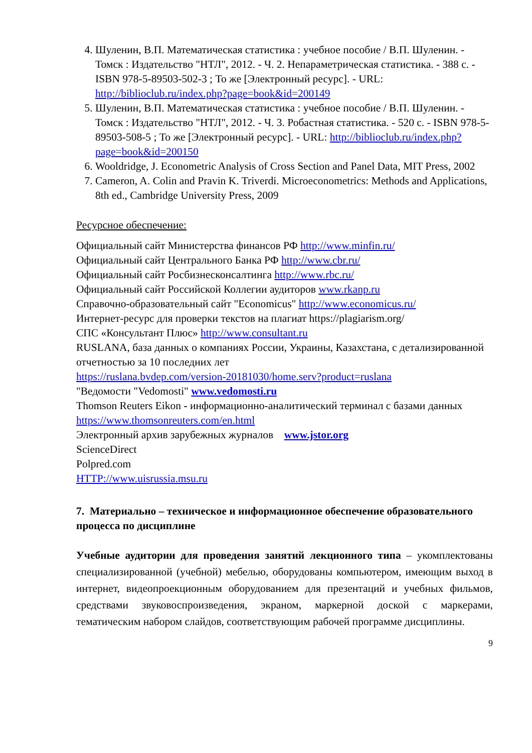4. Шуленин, В.П. Математическая статистика : учебное пособие / В.П. Шуленин. - Томск : Издательство "НТЛ", 2012. - Ч. 2. Непараметрическая статистика. - 388 с. - ISBN 978-5-89503-502-3 ; То же [Электронный ресурс]. - URL: http://biblioclub.ru/index.php?page=book&id=200149
5. Шуленин, В.П. Математическая статистика : учебное пособие / В.П. Шуленин. - Томск : Издательство "НТЛ", 2012. - Ч. 3. Робастная статистика. - 520 с. - ISBN 978-5-89503-508-5 ; То же [Электронный ресурс]. - URL: http://biblioclub.ru/index.php?page=book&id=200150
6. Wooldridge, J. Econometric Analysis of Cross Section and Panel Data, MIT Press, 2002
7. Cameron, A. Colin and Pravin K. Triverdi. Microeconometrics: Methods and Applications, 8th ed., Cambridge University Press, 2009
Ресурсное обеспечение:
Официальный сайт Министерства финансов РФ http://www.minfin.ru/
Официальный сайт Центрального Банка РФ http://www.cbr.ru/
Официальный сайт Росбизнесконсалтинга http://www.rbc.ru/
Официальный сайт Российской Коллегии аудиторов www.rkanp.ru
Справочно-образовательный сайт "Economicus" http://www.economicus.ru/
Интернет-ресурс для проверки текстов на плагиат https://plagiarism.org/
СПС «Консультант Плюс» http://www.consultant.ru
RUSLANA, база данных о компаниях России, Украины, Казахстана, с детализированной отчетностью за 10 последних лет
https://ruslana.bvdep.com/version-20181030/home.serv?product=ruslana
"Ведомости "Vedomosti" www.vedomosti.ru
Thomson Reuters Eikon - информационно-аналитический терминал с базами данных https://www.thomsonreuters.com/en.html
Электронный архив зарубежных журналов www.jstor.org
ScienceDirect
Polpred.com
HTTP://www.uisrussia.msu.ru
7. Материально – техническое и информационное обеспечение образовательного процесса по дисциплине
Учебные аудитории для проведения занятий лекционного типа – укомплектованы специализированной (учебной) мебелью, оборудованы компьютером, имеющим выход в интернет, видеопроекционным оборудованием для презентаций и учебных фильмов, средствами звуковоспроизведения, экраном, маркерной доской с маркерами, тематическим набором слайдов, соответствующим рабочей программе дисциплины.
9